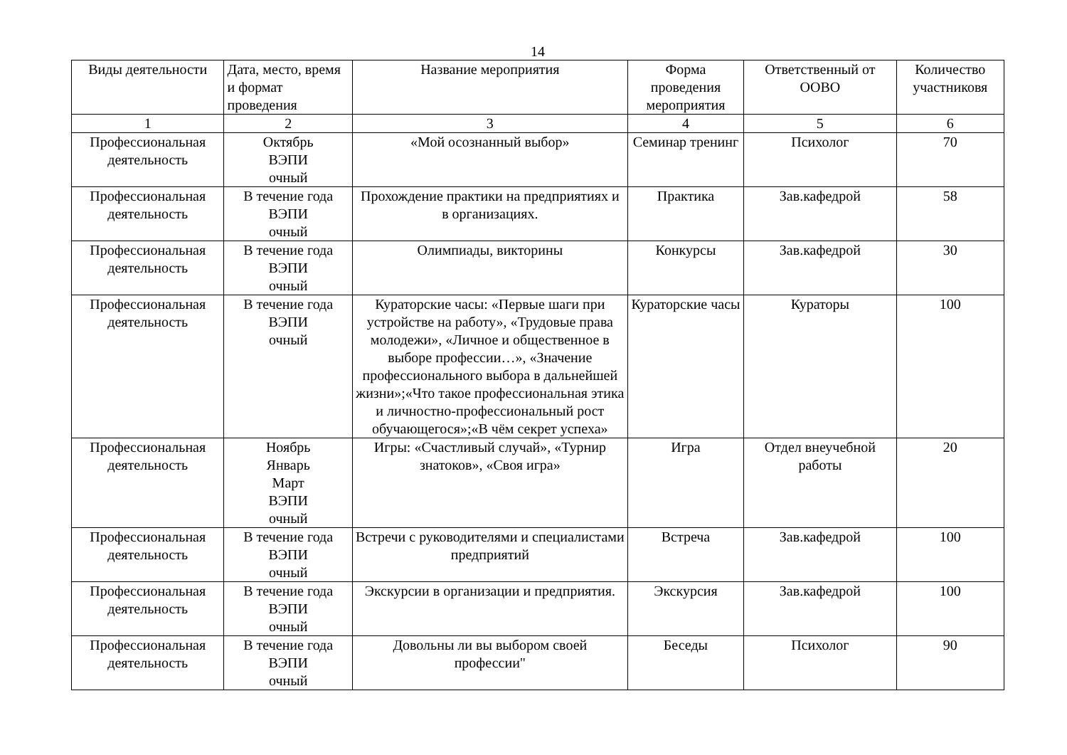14
| Виды деятельности | Дата, место, время и формат проведения | Название мероприятия | Форма проведения мероприятия | Ответственный от ООВО | Количество участниковя |
| --- | --- | --- | --- | --- | --- |
| 1 | 2 | 3 | 4 | 5 | 6 |
| Профессиональная деятельность | Октябрь ВЭПИ очный | «Мой осознанный выбор» | Семинар тренинг | Психолог | 70 |
| Профессиональная деятельность | В течение года ВЭПИ очный | Прохождение практики на предприятиях и в организациях. | Практика | Зав.кафедрой | 58 |
| Профессиональная деятельность | В течение года ВЭПИ очный | Олимпиады, викторины | Конкурсы | Зав.кафедрой | 30 |
| Профессиональная деятельность | В течение года ВЭПИ очный | Кураторские часы: «Первые шаги при устройстве на работу», «Трудовые права молодежи», «Личное и общественное в выборе профессии…», «Значение профессионального выбора в дальнейшей жизни»;«Что такое профессиональная этика и личностно-профессиональный рост обучающегося»;«В чём секрет успеха» | Кураторские часы | Кураторы | 100 |
| Профессиональная деятельность | Ноябрь Январь Март ВЭПИ очный | Игры: «Счастливый случай», «Турнир знатоков», «Своя игра» | Игра | Отдел внеучебной работы | 20 |
| Профессиональная деятельность | В течение года ВЭПИ очный | Встречи с руководителями и специалистами предприятий | Встреча | Зав.кафедрой | 100 |
| Профессиональная деятельность | В течение года ВЭПИ очный | Экскурсии в организации и предприятия. | Экскурсия | Зав.кафедрой | 100 |
| Профессиональная деятельность | В течение года ВЭПИ очный | Довольны ли вы выбором своей профессии" | Беседы | Психолог | 90 |